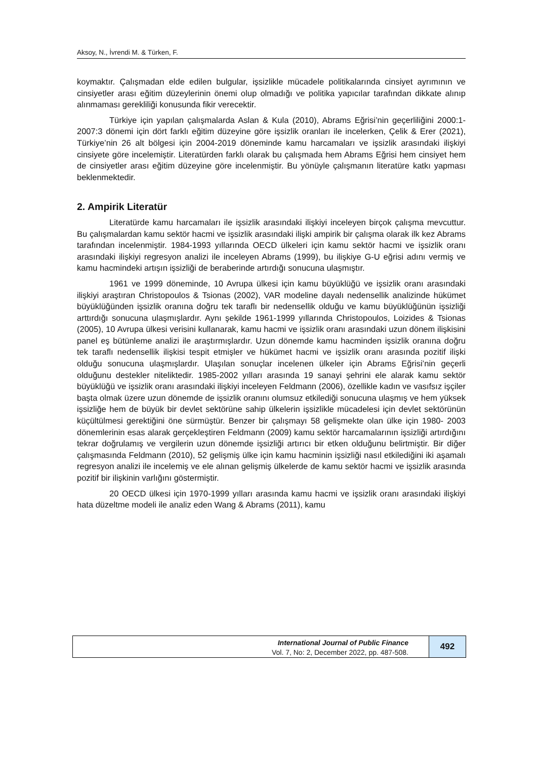Aksoy, N., İvrendi M. & Türken, F.
koymaktır. Çalışmadan elde edilen bulgular, işsizlikle mücadele politikalarında cinsiyet ayrımının ve cinsiyetler arası eğitim düzeylerinin önemi olup olmadığı ve politika yapıcılar tarafından dikkate alınıp alınmaması gerekliliği konusunda fikir verecektir.
Türkiye için yapılan çalışmalarda Aslan & Kula (2010), Abrams Eğrisi’nin geçerliliğini 2000:1-2007:3 dönemi için dört farklı eğitim düzeyine göre işsizlik oranları ile incelerken, Çelik & Erer (2021), Türkiye’nin 26 alt bölgesi için 2004-2019 döneminde kamu harcamaları ve işsizlik arasındaki ilişkiyi cinsiyete göre incelemiştir. Literatürden farklı olarak bu çalışmada hem Abrams Eğrisi hem cinsiyet hem de cinsiyetler arası eğitim düzeyine göre incelenmiştir. Bu yönüyle çalışmanın literatüre katkı yapması beklenmektedir.
2. Ampirik Literatür
Literatürde kamu harcamaları ile işsizlik arasındaki ilişkiyi inceleyen birçok çalışma mevcuttur. Bu çalışmalardan kamu sektör hacmi ve işsizlik arasındaki ilişki ampirik bir çalışma olarak ilk kez Abrams tarafından incelenmiştir. 1984-1993 yıllarında OECD ülkeleri için kamu sektör hacmi ve işsizlik oranı arasındaki ilişkiyi regresyon analizi ile inceleyen Abrams (1999), bu ilişkiye G-U eğrisi adını vermiş ve kamu hacmindeki artışın işsizliği de beraberinde artırdığı sonucuna ulaşmıştır.
1961 ve 1999 döneminde, 10 Avrupa ülkesi için kamu büyüklüğü ve işsizlik oranı arasındaki ilişkiyi araştıran Christopoulos & Tsionas (2002), VAR modeline dayalı nedensellik analizinde hükümet büyüklüğünden işsizlik oranına doğru tek taraflı bir nedensellik olduğu ve kamu büyüklüğünün işsizliği arttırdığı sonucuna ulaşmışlardır. Aynı şekilde 1961-1999 yıllarında Christopoulos, Loizides & Tsionas (2005), 10 Avrupa ülkesi verisini kullanarak, kamu hacmi ve işsizlik oranı arasındaki uzun dönem ilişkisini panel eş bütünleme analizi ile araştırmışlardır. Uzun dönemde kamu hacminden işsizlik oranına doğru tek taraflı nedensellik ilişkisi tespit etmişler ve hükümet hacmi ve işsizlik oranı arasında pozitif ilişki olduğu sonucuna ulaşmışlardır. Ulaşılan sonuçlar incelenen ülkeler için Abrams Eğrisi’nin geçerli olduğunu destekler niteliktedir. 1985-2002 yılları arasında 19 sanayi şehrini ele alarak kamu sektör büyüklüğü ve işsizlik oranı arasındaki ilişkiyi inceleyen Feldmann (2006), özellikle kadın ve vasıfsız işçiler başta olmak üzere uzun dönemde de işsizlik oranını olumsuz etkilediği sonucuna ulaşmış ve hem yüksek işsizliğe hem de büyük bir devlet sektörüne sahip ülkelerin işsizlikle mücadelesi için devlet sektörünün küçültülmesi gerektiğini öne sürmüştür. Benzer bir çalışmayı 58 gelişmekte olan ülke için 1980- 2003 dönemlerinin esas alarak gerçekleştiren Feldmann (2009) kamu sektör harcamalarının işsizliği artırdığını tekrar doğrulamış ve vergilerin uzun dönemde işsizliği artırıcı bir etken olduğunu belirtmiştir. Bir diğer çalışmasında Feldmann (2010), 52 gelişmiş ülke için kamu hacminin işsizliği nasıl etkilediğini iki aşamalı regresyon analizi ile incelemiş ve ele alınan gelişmiş ülkelerde de kamu sektör hacmi ve işsizlik arasında pozitif bir ilişkinin varlığını göstermiştir.
20 OECD ülkesi için 1970-1999 yılları arasında kamu hacmi ve işsizlik oranı arasındaki ilişkiyi hata düzeltme modeli ile analiz eden Wang & Abrams (2011), kamu
International Journal of Public Finance
Vol. 7, No: 2, December 2022, pp. 487-508.
492